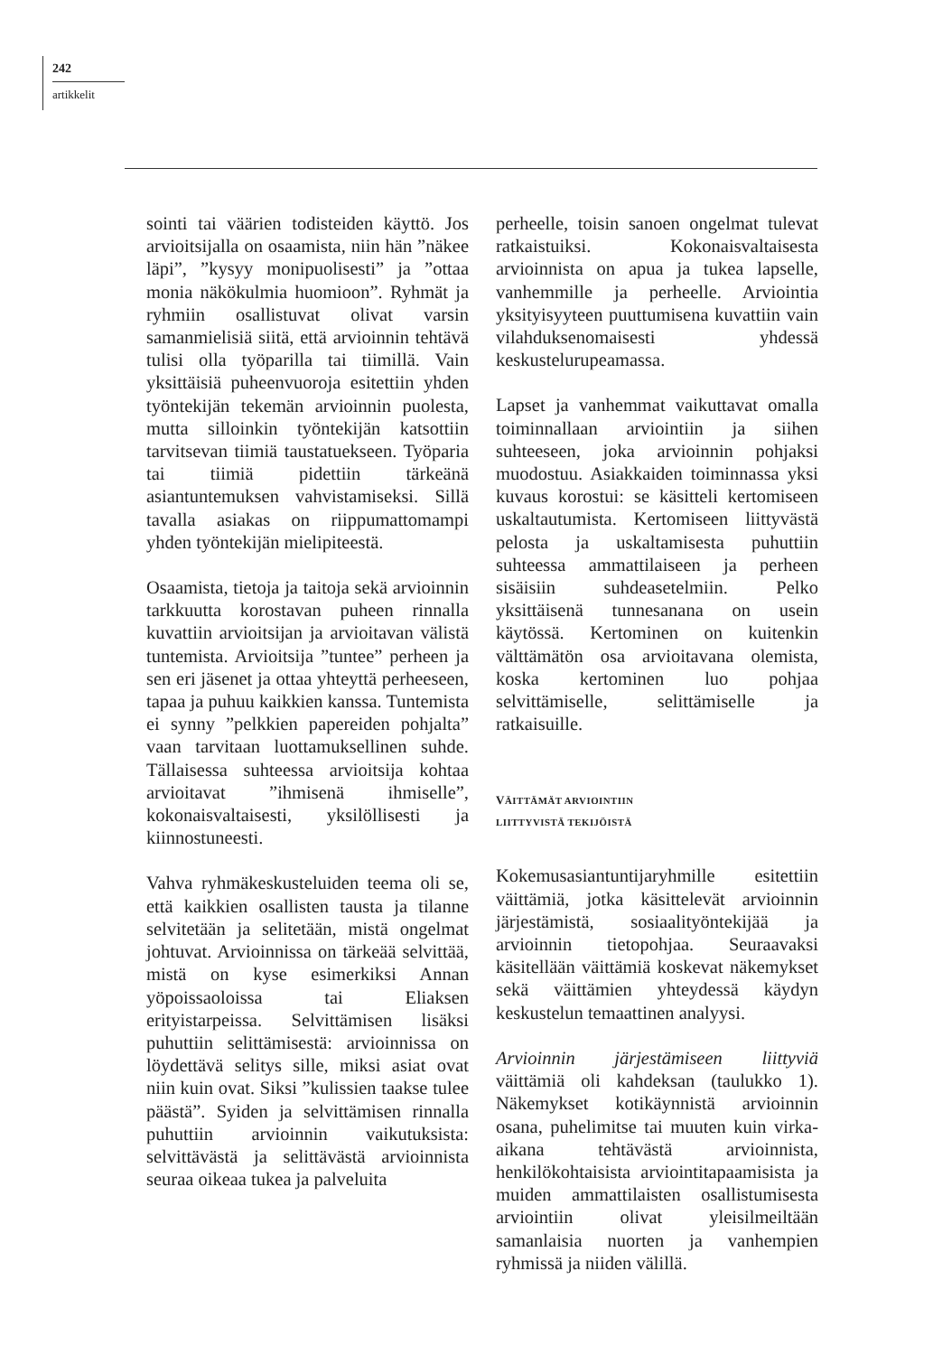242
artikkelit
sointi tai väärien todisteiden käyttö. Jos arvioitsijalla on osaamista, niin hän ”näkee läpi”, ”kysyy monipuolisesti” ja ”ottaa monia näkökulmia huomioon”. Ryhmät ja ryhmiin osallistuvat olivat varsin samanmielisiä siitä, että arvioinnin tehtävä tulisi olla työparilla tai tiimillä. Vain yksittäisiä puheenvuoroja esitettiin yhden työntekijän tekemän arvioinnin puolesta, mutta silloinkin työntekijän katsottiin tarvitsevan tiimiä taustatuekseen. Työparia tai tiimiä pidettiin tärkeänä asiantuntemuksen vahvistamiseksi. Sillä tavalla asiakas on riippumattomampi yhden työntekijän mielipiteestä.
Osaamista, tietoja ja taitoja sekä arvioinnin tarkkuutta korostavan puheen rinnalla kuvattiin arvioitsijan ja arvioitavan välistä tuntemista. Arvioitsija ”tuntee” perheen ja sen eri jäsenet ja ottaa yhteyttä perheeseen, tapaa ja puhuu kaikkien kanssa. Tuntemista ei synny ”pelkkien papereiden pohjalta” vaan tarvitaan luottamuksellinen suhde. Tällaisessa suhteessa arvioitsija kohtaa arvioitavat ”ihmisenä ihmiselle”, kokonaisvaltaisesti, yksilöllisesti ja kiinnostuneesti.
Vahva ryhmäkeskusteluiden teema oli se, että kaikkien osallisten tausta ja tilanne selvitetään ja selitetään, mistä ongelmat johtuvat. Arvioinnissa on tärkeää selvittää, mistä on kyse esimerkiksi Annan yöpoissaoloissa tai Eliaksen erityistarpeissa. Selvittämisen lisäksi puhuttiin selittämisestä: arvioinnissa on löydettävä selitys sille, miksi asiat ovat niin kuin ovat. Siksi ”kulissien taakse tulee päästä”. Syiden ja selvittämisen rinnalla puhuttiin arvioinnin vaikutuksista: selvittävästä ja selittävästä arvioinnista seuraa oikeaa tukea ja palveluita
perheelle, toisin sanoen ongelmat tulevat ratkaistuiksi. Kokonaisvaltaisesta arvioinnista on apua ja tukea lapselle, vanhemmille ja perheelle. Arviointia yksityisyyteen puuttumisena kuvattiin vain vilahduksenomaisesti yhdessä keskustelurupeamassa.
Lapset ja vanhemmat vaikuttavat omalla toiminnallaan arviointiin ja siihen suhteeseen, joka arvioinnin pohjaksi muodostuu. Asiakkaiden toiminnassa yksi kuvaus korostui: se käsitteli kertomiseen uskaltautumista. Kertomiseen liittyvästä pelosta ja uskaltamisesta puhuttiin suhteessa ammattilaiseen ja perheen sisäisiin suhdeasetelmiin. Pelko yksittäisenä tunnesanana on usein käytössä. Kertominen on kuitenkin välttämätön osa arvioitavana olemista, koska kertominen luo pohjaa selvittämiselle, selittämiselle ja ratkaisuille.
VÄITTÄMÄT ARVIOINTIIN
LIITTYVISTÄ TEKIJÖISTÄ
Kokemusasiantuntijaryhmille esitettiin väittämiä, jotka käsittelevät arvioinnin järjestämistä, sosiaalityöntekijää ja arvioinnin tietopohjaa. Seuraavaksi käsitellään väittämiä koskevat näkemykset sekä väittämien yhteydessä käydyn keskustelun temaattinen analyysi.
Arvioinnin järjestämiseen liittyviä väittämiä oli kahdeksan (taulukko 1). Näkemykset kotikäynnistä arvioinnin osana, puhelimitse tai muuten kuin virka-aikana tehtävästä arvioinnista, henkilökohtaisista arviointitapaamisista ja muiden ammattilaisten osallistumisesta arviointiin olivat yleisilmeiltään samanlaisia nuorten ja vanhempien ryhmissä ja niiden välillä.